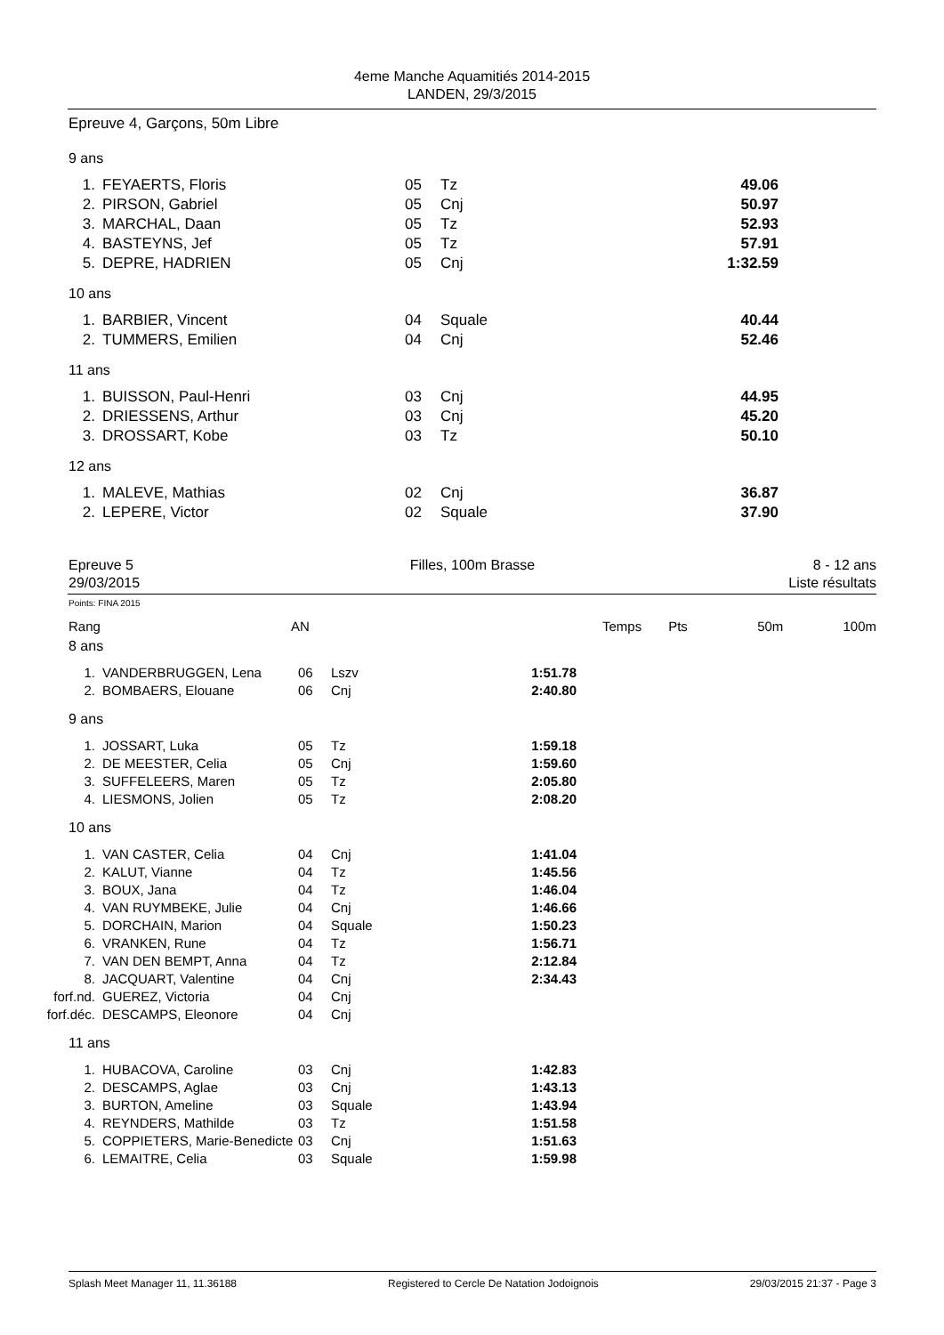4eme Manche Aquamitiés 2014-2015
LANDEN, 29/3/2015
Epreuve 4, Garçons, 50m Libre
9 ans
| 1. | FEYAERTS, Floris | 05 | Tz | 49.06 |
| 2. | PIRSON, Gabriel | 05 | Cnj | 50.97 |
| 3. | MARCHAL, Daan | 05 | Tz | 52.93 |
| 4. | BASTEYNS, Jef | 05 | Tz | 57.91 |
| 5. | DEPRE, HADRIEN | 05 | Cnj | 1:32.59 |
10 ans
| 1. | BARBIER, Vincent | 04 | Squale | 40.44 |
| 2. | TUMMERS, Emilien | 04 | Cnj | 52.46 |
11 ans
| 1. | BUISSON, Paul-Henri | 03 | Cnj | 44.95 |
| 2. | DRIESSENS, Arthur | 03 | Cnj | 45.20 |
| 3. | DROSSART, Kobe | 03 | Tz | 50.10 |
12 ans
| 1. | MALEVE, Mathias | 02 | Cnj | 36.87 |
| 2. | LEPERE, Victor | 02 | Squale | 37.90 |
Epreuve 5
29/03/2015
Filles, 100m Brasse 8 - 12 ans
Liste résultats
Points: FINA 2015
| Rang | AN | | Temps | Pts | 50m | 100m |
8 ans
| 1. | VANDERBRUGGEN, Lena | 06 | Lszv | 1:51.78 |
| 2. | BOMBAERS, Elouane | 06 | Cnj | 2:40.80 |
9 ans
| 1. | JOSSART, Luka | 05 | Tz | 1:59.18 |
| 2. | DE MEESTER, Celia | 05 | Cnj | 1:59.60 |
| 3. | SUFFELEERS, Maren | 05 | Tz | 2:05.80 |
| 4. | LIESMONS, Jolien | 05 | Tz | 2:08.20 |
10 ans
| 1. | VAN CASTER, Celia | 04 | Cnj | 1:41.04 |
| 2. | KALUT, Vianne | 04 | Tz | 1:45.56 |
| 3. | BOUX, Jana | 04 | Tz | 1:46.04 |
| 4. | VAN RUYMBEKE, Julie | 04 | Cnj | 1:46.66 |
| 5. | DORCHAIN, Marion | 04 | Squale | 1:50.23 |
| 6. | VRANKEN, Rune | 04 | Tz | 1:56.71 |
| 7. | VAN DEN BEMPT, Anna | 04 | Tz | 2:12.84 |
| 8. | JACQUART, Valentine | 04 | Cnj | 2:34.43 |
| forf.nd. | GUEREZ, Victoria | 04 | Cnj | |
| forf.déc. | DESCAMPS, Eleonore | 04 | Cnj | |
11 ans
| 1. | HUBACOVA, Caroline | 03 | Cnj | 1:42.83 |
| 2. | DESCAMPS, Aglae | 03 | Cnj | 1:43.13 |
| 3. | BURTON, Ameline | 03 | Squale | 1:43.94 |
| 4. | REYNDERS, Mathilde | 03 | Tz | 1:51.58 |
| 5. | COPPIETERS, Marie-Benedicte | 03 | Cnj | 1:51.63 |
| 6. | LEMAITRE, Celia | 03 | Squale | 1:59.98 |
Splash Meet Manager 11, 11.36188 Registered to Cercle De Natation Jodoignois 29/03/2015 21:37 - Page 3